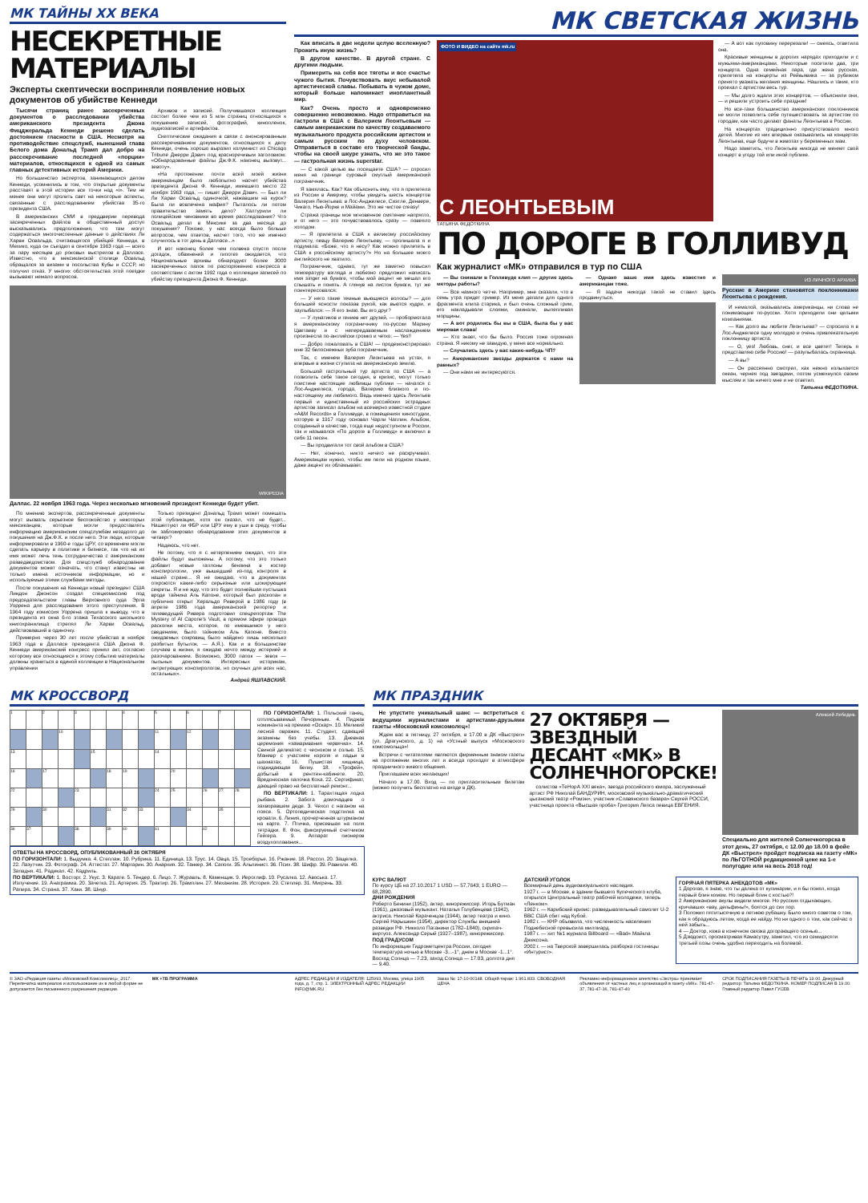МК ТАЙНЫ XX ВЕКА
НЕСЕКРЕТНЫЕ МАТЕРИАЛЫ
Эксперты скептически восприняли появление новых документов об убийстве Кеннеди
Тысячи страниц ранее засекреченных документов о расследовании убийства американского президента Джона Фицджеральда Кеннеди решено сделать достоянием гласности в США. Несмотря на противодействие спецслужб, нынешний глава Белого дома Дональд Трамп дал добро на рассекречивание последней «порции» материалов, относящихся к одной из самых главных детективных историй Америки.
Но большинство экспертов, занимающихся делом Кеннеди, усомнились в том, что открытые документы расставят в этой истории все точки над «i». Тем не менее они могут пролить свет на некоторые аспекты, связанные с расследованием убийства 35-го президента США.
В американских СМИ в преддверии перевода засекреченных файлов в общественный доступ высказывались предположения, что там могут содержаться многочисленные данные о действиях Ли Харви Освальда, считающегося убийцей Кеннеди, в Мехико, куда он съездил в сентябре 1963 года — всего за пару месяцев до роковых выстрелов в Далласе. Известно, что в мексиканской столице Освальд обращался за визами в посольства Кубы и СССР, но получил отказ. У многих обстоятельства этой поездки вызывают немало вопросов.
Архивов и записей. Получившаяся коллекция состоит более чем из 5 млн страниц относящихся к покушению записей, фотографий, кинопленок, аудиозаписей и артефактов.
Скептические ожидания в связи с анонсированным рассекречиванием документов, относящихся к делу Кеннеди, очень хорошо выразил колумнист из Chicago Tribune Джерри Дэвич под красноречивым заголовком: «Обнародованные файлы Дж.Ф.К. наконец вызовут... зевоту».
«На протяжении почти всей моей жизни американцам было любопытно насчет убийства президента Джона Ф. Кеннеди, имевшего место 22 ноября 1963 года, — пишет Джерри Дэвич. — Был ли Ли Харви Освальд одиночкой, нажавшим на курок? Была ли вовлечена мафия? Пыталось ли потом правительство замять дело? Халтурили ли полицейские чиновники во время расследования? Что Освальд делал в Мексике за два месяца до покушения? Похоже, у нас всегда было больше вопросов, чем ответов, насчет того, что же именно случилось в тот день в Далласе...»
И вот наконец более чем полвека спустя после догадок, обвинений и гипотез ожидается, что Национальные архивы обнародуют более 3000 засекреченных папок по распоряжению конгресса в соответствии с актом 1992 года о коллекции записей по убийству президента Джона Ф. Кеннеди.
WIKIPEDIA
Даллас. 22 ноября 1963 года. Через несколько мгновений президент Кеннеди будет убит.
По мнению экспертов, рассекреченные документы могут вызвать серьезное беспокойство у некоторых мексиканцев, которые могли предоставлять информацию американским спецслужбам незадолго до покушения на Дж.Ф.К. и после него. Эти люди, которые информировали в 1960-е годы ЦРУ, со временем могли сделать карьеру в политике и бизнесе, так что на их имя может лечь тень сотрудничества с американским разведведомством. Для спецслужб обнародование документов может означать, что станут известны не только имена источников информации, но и используемые этими службами методы.
После покушения на Кеннеди новый президент США Линдон Джонсон создал спецкомиссию под председательством главы Верховного суда Эрла Уоррена для расследования этого преступления. В 1964 году комиссия Уоррена пришла к выводу, что в президента из окна 6-го этажа Техасского школьного книгохранилища стрелял Ли Харви Освальд, действовавший в одиночку.
Примерно через 30 лет после убийства в ноябре 1963 года в Далласе президента США Джона Ф. Кеннеди американский конгресс принял акт, согласно которому все относящиеся к этому событию материалы должны храниться в единой коллекции в Национальном управлении
Только президент Дональд Трамп может помешать этой публикации, хотя он сказал, что не будет... Нашептуют ли ФБР или ЦРУ ему в уши в среду, чтобы он заблокировал обнародование этих документов в четверг?
Надеюсь, что нет.
Не потому, что я с нетерпением ожидал, что эти файлы будут выложены. А потому, что это только добавит новые галлоны бензина в костер конспирологии, уже вышедший из-под контроля в нашей стране... Я не ожидаю, что в документах откроются какие-либо серьезные или шокирующие секреты. Я и не жду, что это будет полнейшая пустышка вроде тайника Аль Капоне, который был раскопан и публично открыт Херальдо Риверой в 1986 году (в апреле 1986 года американский репортер и телеведущий Ривера подготовил спецрепортаж The Mystery of Al Capone's Vault, в прямом эфире проводя раскопки места, которое, по имевшимся у него сведениям, было тайником Аль Капоне. Вместо ожидаемых сокровищ было найдено лишь несколько разбитых бутылок. — А.Я.). Как и в большинстве случаев в жизни, я ожидаю нечто между истерией и разочарованием. Возможно, 3000 папок — зевок — пыльных документов. Интересных историкам, интригующих конспирологов, но скучных для всех нас, остальных».
Андрей ЯШЛАВСКИЙ.
МК СВЕТСКАЯ ЖИЗНЬ
Как вписать в две недели целую вселенную? Прожить иную жизнь?
В другом качестве. В другой стране. С другими людьми.
Примерить на себя все тяготы и все счастье чужого бытия. Почувствовать вкус небывалой артистической славы. Побывать в чужом доме, который больше напоминает инопланетный мир.
Как? Очень просто и одновременно совершенно невозможно. Надо отправиться на гастроли в США с Валерием Леонтьевым — самым американским по качеству создаваемого музыкального продукта российским артистом и самым русским по духу человеком. Отправиться в составе его творческой банды, чтобы на своей шкуре узнать, что же это такое — гастрольная жизнь superstar.
— С какой целью вы посещаете США? — спросил меня на границе суровый смуглый американский пограничник.
Я замялась. Как? Как объяснить ему, что я прилетела из России в Америку, чтобы увидеть шесть концертов Валерия Леонтьева: в Лос-Анджелесе, Сиэтле, Денвере, Чикаго, Нью-Йорке и Майами. Это же чистое creasy!
Стража границы мое мгновенное смятение напрягло, и от него — это почувствовалось сразу — повеяло холодом.
— Я прилетела в США к великому российскому артисту, певцу Валерию Леонтьеву, — пролишала я и подумала: «Боже, что я несу? Как можно прилететь в США к российскому артисту?» Но на большее моего английского не хватило.
Пограничник, однако, тут же заметно повысил температуру взгляда и любезно предложил написать имя singer на бумаге, чтобы мой акцент не мешал его слышать и понять. А глянув на листок бумаги, тут же поинтересовался:
— У него такие темные вьющиеся волосы? — для большей ясности показав рукой, как вьются кудри, и заулыбался: — Я его знаю. Вы его друг?
— У лунатиков и гениев нет друзей, — пробормотала я американскому пограничнику по-русски Марину Цветаеву и с непередаваемым наслаждением произнесла по-английски громко и четко: — Yes!!
— Добро пожаловать в США! — продемонстрировал мне 32 белоснежных зуба пограничник.
Так, с именем Валерия Леонтьева на устах, я впервые в жизни ступила на американскую землю.
Большой гастрольный тур артиста по США — а позволить себе такое сегодня, в кризис, могут только поистине настоящие любимцы публики — начался с Лос-Анджелеса, города, Валерию близкого и по-настоящему им любимого. Ведь именно здесь Леонтьев первый и единственный из российских эстрадных артистов записал альбом на всемирно известной студии «A&M Records» в Голливуде, в помещениях киностудии, которую в 1917 году основал Чарли Чаплин. Альбом, созданный в качестве, тогда еще недоступном в России, так и назывался «По дороге в Голливуд» и включил в себя 11 песен.
— Вы продвигали тот свой альбом в США?
— Нет, конечно, никто ничего не раскручивал. Американцам нужно, чтобы им пели на родном языке, даже акцент их обламывает.
ФОТО И ВИДЕО на сайте mk.ru
С ЛЕОНТЬЕВЫМ
ТАТЬЯНА ФЕДОТКИНА
— А вот как пуповину перерезали! — смеясь, ответила она.
Красивые женщины в дорогих нарядах приходили и с мужьями-американцами. Некоторые посетили два, три концерта. Одна семейная пара, где жена русская, прилетела на концерты из Рейкьявика — за рубежом принято уважать желания женщины. Нашлись и такие, кто проехал с артистом весь тур.
— Мы долго ждали этих концертов, — объяснили они, — и решили устроить себе праздник!
Но все-таки большинство американских поклонников не могли позволить себе путешествовать за артистом по городам, как часто делают фанаты Леонтьева в России.
На концертах традиционно присутствовало много детей. Многие из них впервые оказывались на концертах Леонтьева, еще будучи в животах у беременных мам.
Надо заметить, что Леонтьев никогда не меняет свой концерт в угоду той или иной публике.
ПО ДОРОГЕ В ГОЛЛИВУД
Как журналист «МК» отправился в тур по США
— Вы снимали в Голливуде клип — другие здесь методы работы?
— Все намного четче. Например, мне сказали, что в семь утра придет гример. Из меня делали для одного фрагмента клипа старика, и был очень сложный грим, его накладывали слоями, сминали, вылепливая морщины.
— А вот родились бы вы в США, была бы у вас мировая слава!
— Кто знает, что бы было. Россия тоже огромная страна. Я никому не завидую, у меня все нормально.
— Случались здесь у вас какие-нибудь ЧП?
— Американские звезды держатся с нами на равных?
— Они нами не интересуются.
— Однако ваше имя здесь известно и американцам тоже.
— Я задачи никогда такой не ставил здесь продвинуться.
ИЗ ЛИЧНОГО АРХИВА
Русские в Америке становятся поклонниками Леонтьева с рождения.
И немалой, оказывались американцы, ни слова не понимающие по-русски. Хотя приходили они целыми компаниями.
— Как долго вы любите Леонтьева? — спросила я в Лос-Анджелесе одну молодую и очень привлекательную поклонницу артиста.
— О, yes! Любовь, снег, и все цветет! Теперь я представляю себе Россию! — разулыбалась охранница.
— А вы?
— Он рассеянно смотрел, как нежно колыхается океан, чернея под звездами, потом усмехнулся своим мыслям и так ничего мне и не ответил.
Татьяна ФЕДОТКИНА.
МК КРОССВОРД
| 1 | | 2 | | 3 | | | 4 | | 5 | | 6 | | 7 | |
| | | | 10 | | | | | | 11 | | 12 | | | |
| 13 | | | | | 15 | | | | 14 | | | | | |
| 16 | | 17 | | | | 18 | 19 | | | 20 | | | | |
| 22 | | | | 23 | | | | | 24 | 25 | | 26 | 27 | 28 |
| 29 | | 30 | | | | 31 | 32 | 33 | | | 34 | | 35 | |
| 36 | 37 | | | 38 | | 39 | 40 | | 41 | | | 42 | | |
ПО ГОРИЗОНТАЛИ: 1. Польский танец, отплясываемый Печориным. 4. Пиджак номинанта на премию «Оскар». 10. Меликий лесной овражек. 11. Студент, сдающий экзамены без учебы. 13. Дневная церемония «замаривания червячка». 14. Свиной деликатес с чесноком и солью. 15. Маневр с участием короля и ладьи в шахматах. 16. Пушистая хищница, подкидающая белку. 18. «Трофей», добытый в рентген-кабинете. 20. Вредоносная палочка Коха. 22. Сертификат, дающий право на бесплатный ремонт...
ПО ВЕРТИКАЛИ: 1. Тарахтящая лодка рыбака. 2. Забота домочадцев о захворавшем деде. 3. Чехол с наганом на поясе. 5. Ортопедическая подстилка на кровати. 6. Линия, прочерченная штурманом на карте. 7. Птичка, присевшая на поля тетрадки. 8. Фон, фиксируемый счетчиком Гейгера. 9. Аппарат пионеров воздухоплавания...
ОТВЕТЫ НА КРОССВОРД, ОПУБЛИКОВАННЫЙ 26 ОКТЯБРЯ
ПО ГОРИЗОНТАЛИ: 1. Выдумка. 4. Стеллаж. 10. Рубрика. 11. Единица. 13. Трус. 14. Овца. 15. Троеборье. 16. Ржание. 18. Рассол. 20. Защелка. 22. Лазутчик. 23. Фотограф. 24. Аттестат. 27. Маргарин. 30. Анархия. 32. Танкер. 34. Сапоги. 35. Альпинист. 36. Псих. 38. Шифр. 39. Равиоли. 40. Западня. 41. Радикал. 42. Кадриль.
ПО ВЕРТИКАЛИ: 1. Восторг. 2. Укус. 3. Карате. 5. Тендер. 6. Лицо. 7. Журавль. 8. Каменщик. 9. Иероглиф. 10. Русалка. 12. Авоська. 17. Излучение. 19. Анаграмма. 20. Зачетка. 21. Артерия. 25. Трактир. 26. Трамплин. 27. Механизм. 28. История. 29. Степлер. 31. Мигрень. 33. Рапира. 34. Страна. 37. Хаки. 38. Шнур.
МК ПРАЗДНИК
Не упустите уникальный шанс — встретиться с ведущими журналистами и артистами-друзьями газеты «Московский комсомолец»!
Ждем вас в пятницу, 27 октября, в 17.00 в ДК «Выстрел» (ул. Драгунского, д. 1) на «Устный выпуск «Московского комсомольца»!
Встречи с читателями являются фирменным знаком газеты на протяжении многих лет и всегда проходят в атмосфере праздничного живого общения.
Приглашаем всех желающих!
Начало в 17.00. Вход — по пригласительным билетам (можно получить бесплатно на входе в ДК).
27 ОКТЯБРЯ — ЗВЕЗДНЫЙ ДЕСАНТ «МК» В СОЛНЕЧНОГОРСКЕ!
солистов «ТеНорА XXI века», звезда российского юмора, заслуженный артист РФ Николай БАНДУРИН, московский музыкально-драматический цыганский театр «Ромэн», участник «Славянского базара» Сергей РОССИ, участница проекта «Высшая проба» Григория Лепса певица ЕВГЕНИЯ.
Алексей Лебедев.
Специально для жителей Солнечногорска в этот день, 27 октября, с 12.00 до 18.00 в фойе ДК «Выстрел» пройдет подписка на газету «МК» по ЛЬГОТНОЙ редакционной цене на 1-е полугодие или на весь 2018 год!
КУРС ВАЛЮТ
По курсу ЦБ на 27.10.2017 1 USD — 57,7643; 1 EURO — 68,2890.
ДНИ РОЖДЕНИЯ
Роберто Бенини (1952), актер, кинорежиссер. Игорь Бутман (1961), джазовый музыкант. Наталья Голубенцева (1942), актриса. Николай Караченцов (1944), актер театра и кино. Сергей Нарышкин (1954), директор Службы внешней разведки РФ. Никколо Паганини (1782–1840), скрипач-виртуоз. Александр Серый (1927–1987), кинорежиссер.
ПОД ГРАДУСОМ
По информации Гидрометцентра России, сегодня температура ночью в Москве -3...-1°, днем в Москве -1...1°. Восход Солнца — 7.23, заход Солнца — 17.03, долгота дня — 9.40.
ДАТСКИЙ УГОЛОК
Всемирный день аудиовизуального наследия.
1927 г. — в Москве, в здании бывшего Купеческого клуба, открылся Центральный театр рабочей молодежи, теперь «Ленком».
1962 г. — Карибский кризис: разведывательный самолет U-2 ВВС США сбит над Кубой.
1982 г. — КНР объявила, что численность населения Поднебесной превысила миллиард.
1987 г. — хит №1 журнала Billboard — «Bad» Майкла Джексона.
2002 г. — на Тверской завершилась разборка гостиницы «Интурист».
ГОРЯЧАЯ ПЯТЕРКА АНЕКДОТОВ «МК»
1 Дорогая, я знаю, что ты далека от кулинарии, и я бы понял, когда первый блин комом. Но первый блин с костью?!
2 Американские акулы видели многое. Но русских отдыхающих, кричавших «вау, дельфины!», боятся до сих пор.
3 Положил пятитысячную в летнюю рубашку. Было много советов о том, как я обрадуюсь летом, когда ее найду. Но ни одного о том, как сейчас о ней забыть...
4 — Доктор, кожа в конечном связка догорающего осенью...
5 Дзюдоист, просматривая Камасутру, заметил, что из семидесяти третьей позы очень удобно переходить на болевой.
© ЗАО «Редакция газеты «Московский Комсомолец», 2017. Перепечатка материалов и использование их в любой форме не допускается без письменного разрешения редакции.
МК +ТВ ПРОГРАММА АДРЕС РЕДАКЦИИ И ИЗДАТЕЛЯ: 125993, Москва, улица 1905 года, д. 7, стр. 1. ЭЛЕКТРОННЫЙ АДРЕС РЕДАКЦИИ INFO@MK.RU
Заказ №: 17-10-00148. Общий тираж: 1.961.833. СВОБОДНАЯ ЦЕНА
Рекламно-информационное агентство «Экстра» принимает объявления от частных лиц и организаций в газету «МК». 781-47-37, 781-47-36, 781-47-40
СРОК ПОДПИСАНИЯ ГАЗЕТЫ В ПЕЧАТЬ 19.00. Дежурный редактор: Татьяна ФЕДОТКИНА. НОМЕР ПОДПИСАН В 19.00. Главный редактор Павел ГУСЕВ